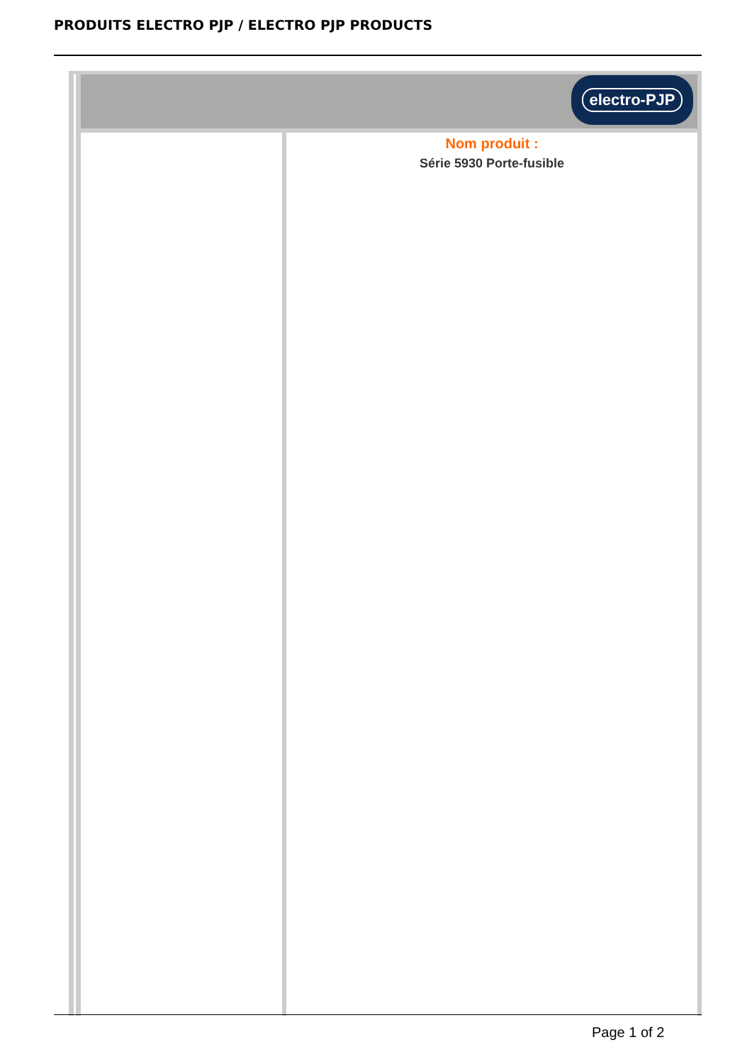PRODUITS ELECTRO PJP / ELECTRO PJP PRODUCTS
electro-PJP
Nom produit :
Série 5930 Porte-fusible
Page 1 of 2